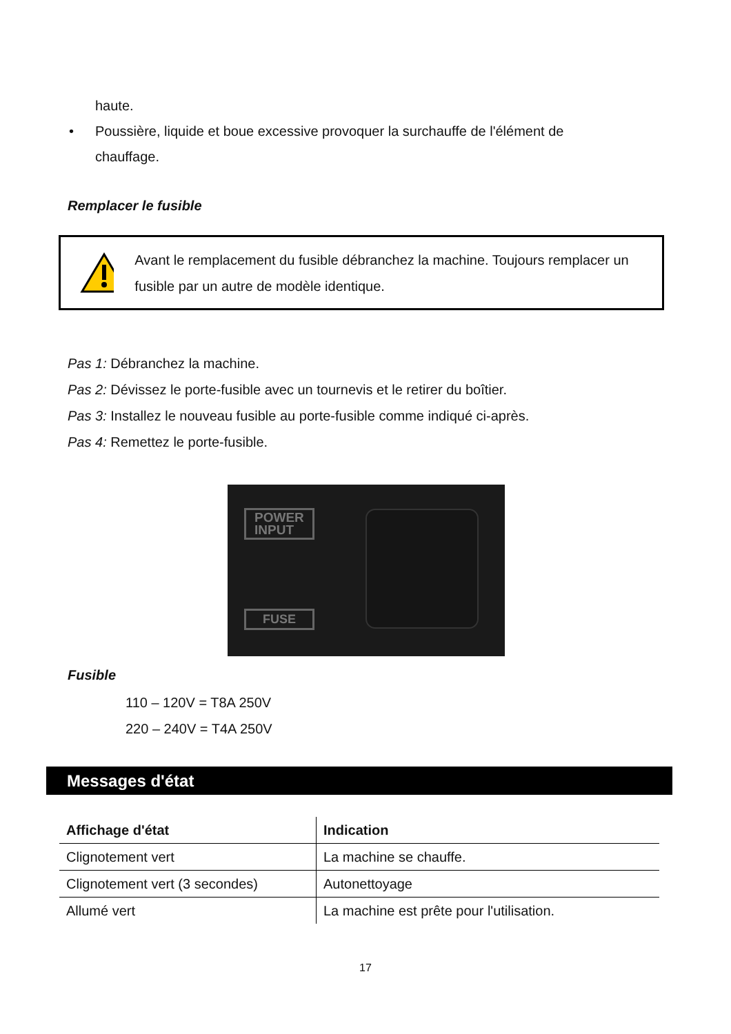haute.
• Poussière, liquide et boue excessive provoquer la surchauffe de l'élément de chauffage.
Remplacer le fusible
Avant le remplacement du fusible débranchez la machine. Toujours remplacer un fusible par un autre de modèle identique.
Pas 1: Débranchez la machine.
Pas 2: Dévissez le porte-fusible avec un tournevis et le retirer du boîtier.
Pas 3: Installez le nouveau fusible au porte-fusible comme indiqué ci-après.
Pas 4: Remettez le porte-fusible.
POWER
INPUT
FUSE
Fusible
110 – 120V = T8A 250V
220 – 240V = T4A 250V
Messages d'état
| Affichage d'état | Indication |
| --- | --- |
| Clignotement vert | La machine se chauffe. |
| Clignotement vert (3 secondes) | Autonettoyage |
| Allumé vert | La machine est prête pour l'utilisation. |
17